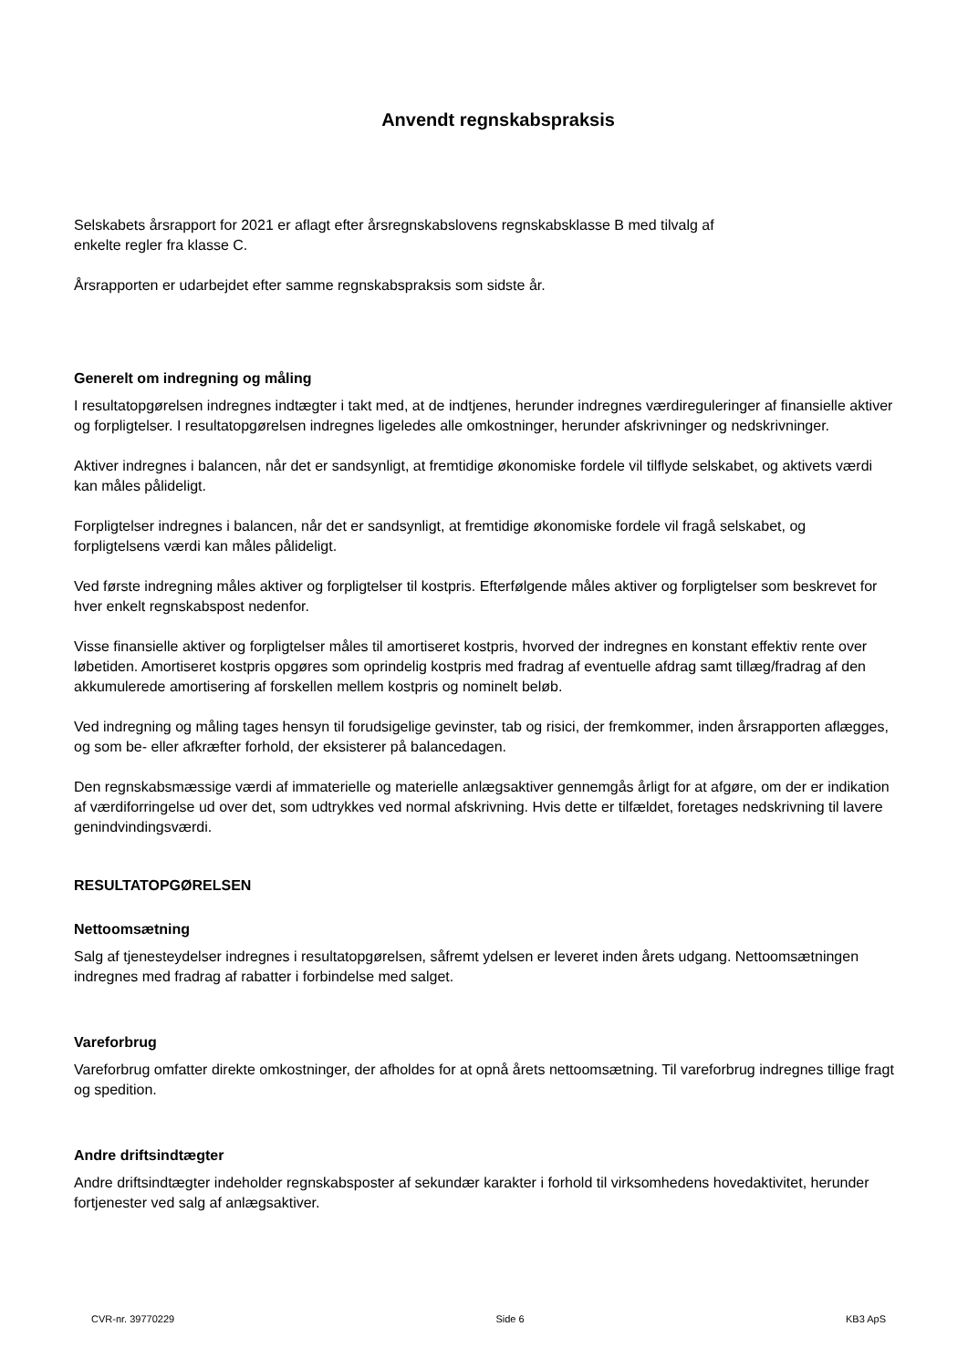Anvendt regnskabspraksis
Selskabets årsrapport for 2021 er aflagt efter årsregnskabslovens regnskabsklasse B med tilvalg af
enkelte regler fra klasse C.
Årsrapporten er udarbejdet efter samme regnskabspraksis som sidste år.
Generelt om indregning og måling
I resultatopgørelsen indregnes indtægter i takt med, at de indtjenes, herunder indregnes værdireguleringer af finansielle aktiver og forpligtelser. I resultatopgørelsen indregnes ligeledes alle omkostninger, herunder afskrivninger og nedskrivninger.
Aktiver indregnes i balancen, når det er sandsynligt, at fremtidige økonomiske fordele vil tilflyde selskabet, og aktivets værdi kan måles pålideligt.
Forpligtelser indregnes i balancen, når det er sandsynligt, at fremtidige økonomiske fordele vil fragå selskabet, og forpligtelsens værdi kan måles pålideligt.
Ved første indregning måles aktiver og forpligtelser til kostpris. Efterfølgende måles aktiver og forpligtelser som beskrevet for hver enkelt regnskabspost nedenfor.
Visse finansielle aktiver og forpligtelser måles til amortiseret kostpris, hvorved der indregnes en konstant effektiv rente over løbetiden. Amortiseret kostpris opgøres som oprindelig kostpris med fradrag af eventuelle afdrag samt tillæg/fradrag af den akkumulerede amortisering af forskellen mellem kostpris og nominelt beløb.
Ved indregning og måling tages hensyn til forudsigelige gevinster, tab og risici, der fremkommer, inden årsrapporten aflægges, og som be- eller afkræfter forhold, der eksisterer på balancedagen.
Den regnskabsmæssige værdi af immaterielle og materielle anlægsaktiver gennemgås årligt for at afgøre, om der er indikation af værdiforringelse ud over det, som udtrykkes ved normal afskrivning. Hvis dette er tilfældet, foretages nedskrivning til lavere genindvindingsværdi.
RESULTATOPGØRELSEN
Nettoomsætning
Salg af tjenesteydelser indregnes i resultatopgørelsen, såfremt ydelsen er leveret inden årets udgang. Nettoomsætningen indregnes med fradrag af rabatter i forbindelse med salget.
Vareforbrug
Vareforbrug omfatter direkte omkostninger, der afholdes for at opnå årets nettoomsætning. Til vareforbrug indregnes tillige fragt og spedition.
Andre driftsindtægter
Andre driftsindtægter indeholder regnskabsposter af sekundær karakter i forhold til virksomhedens hovedaktivitet, herunder fortjenester ved salg af anlægsaktiver.
CVR-nr. 39770229 Side 6 KB3 ApS